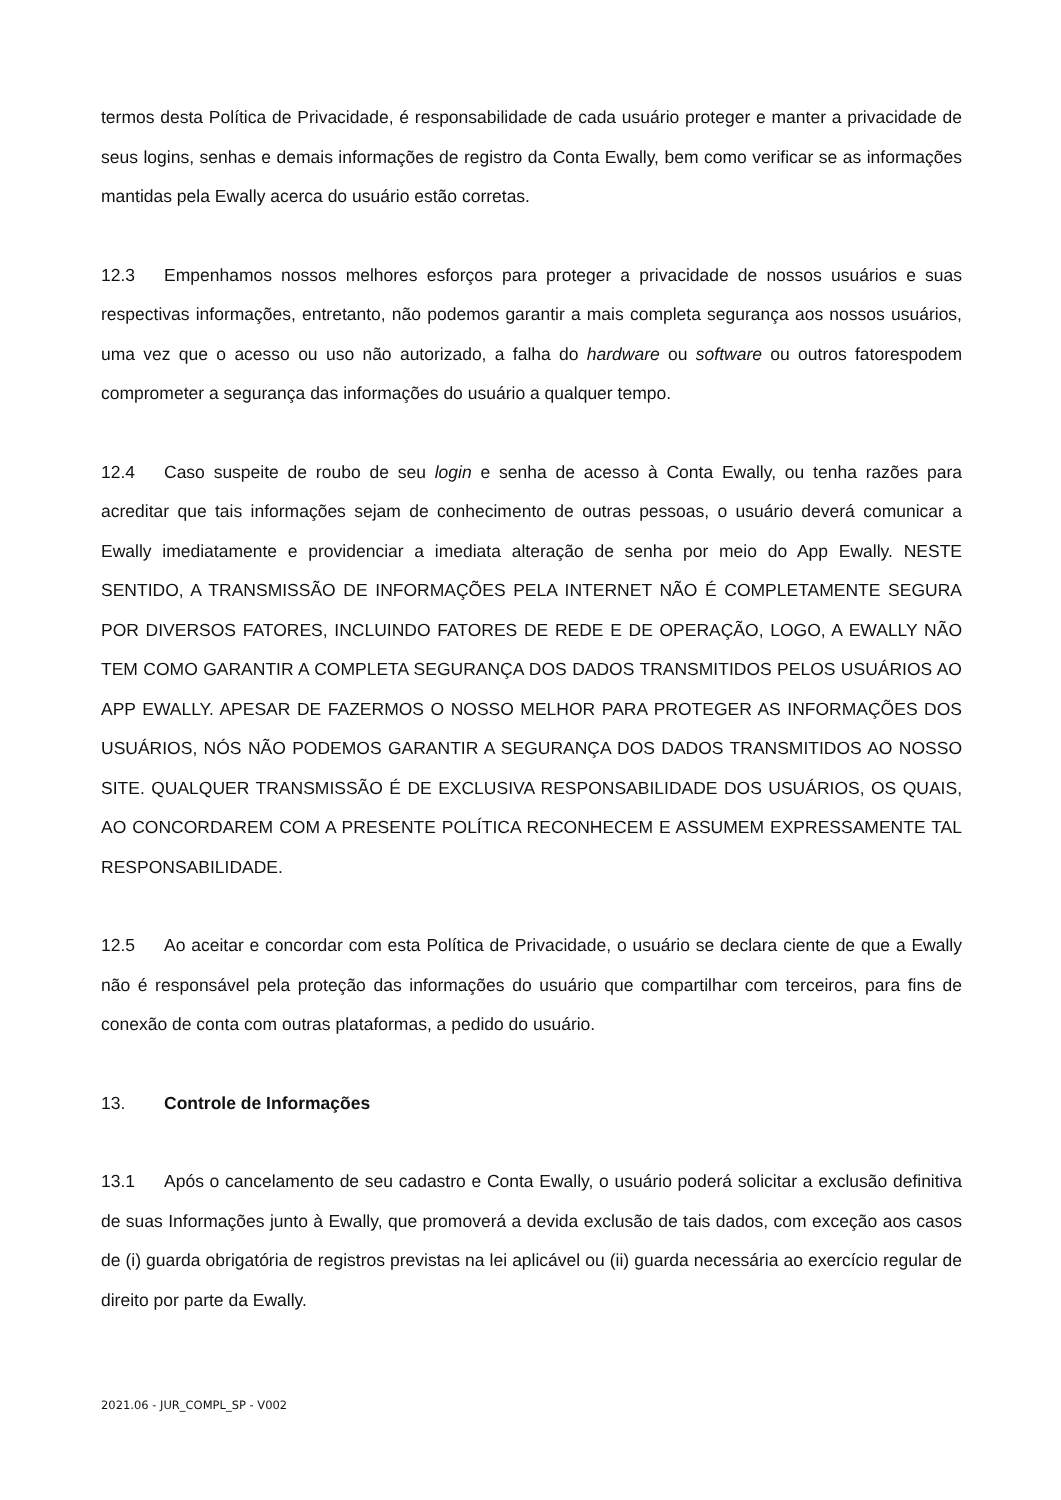termos desta Política de Privacidade, é responsabilidade de cada usuário proteger e manter a privacidade de seus logins, senhas e demais informações de registro da Conta Ewally, bem como verificar se as informações mantidas pela Ewally acerca do usuário estão corretas.
12.3 Empenhamos nossos melhores esforços para proteger a privacidade de nossos usuários e suas respectivas informações, entretanto, não podemos garantir a mais completa segurança aos nossos usuários, uma vez que o acesso ou uso não autorizado, a falha do hardware ou software ou outros fatorespodem comprometer a segurança das informações do usuário a qualquer tempo.
12.4 Caso suspeite de roubo de seu login e senha de acesso à Conta Ewally, ou tenha razões para acreditar que tais informações sejam de conhecimento de outras pessoas, o usuário deverá comunicar a Ewally imediatamente e providenciar a imediata alteração de senha por meio do App Ewally. NESTE SENTIDO, A TRANSMISSÃO DE INFORMAÇÕES PELA INTERNET NÃO É COMPLETAMENTE SEGURA POR DIVERSOS FATORES, INCLUINDO FATORES DE REDE E DE OPERAÇÃO, LOGO, A EWALLY NÃO TEM COMO GARANTIR A COMPLETA SEGURANÇA DOS DADOS TRANSMITIDOS PELOS USUÁRIOS AO APP EWALLY. APESAR DE FAZERMOS O NOSSO MELHOR PARA PROTEGER AS INFORMAÇÕES DOS USUÁRIOS, NÓS NÃO PODEMOS GARANTIR A SEGURANÇA DOS DADOS TRANSMITIDOS AO NOSSO SITE. QUALQUER TRANSMISSÃO É DE EXCLUSIVA RESPONSABILIDADE DOS USUÁRIOS, OS QUAIS, AO CONCORDAREM COM A PRESENTE POLÍTICA RECONHECEM E ASSUMEM EXPRESSAMENTE TAL RESPONSABILIDADE.
12.5 Ao aceitar e concordar com esta Política de Privacidade, o usuário se declara ciente de que a Ewally não é responsável pela proteção das informações do usuário que compartilhar com terceiros, para fins de conexão de conta com outras plataformas, a pedido do usuário.
13. Controle de Informações
13.1 Após o cancelamento de seu cadastro e Conta Ewally, o usuário poderá solicitar a exclusão definitiva de suas Informações junto à Ewally, que promoverá a devida exclusão de tais dados, com exceção aos casos de (i) guarda obrigatória de registros previstas na lei aplicável ou (ii) guarda necessária ao exercício regular de direito por parte da Ewally.
2021.06 - JUR_COMPL_SP - V002